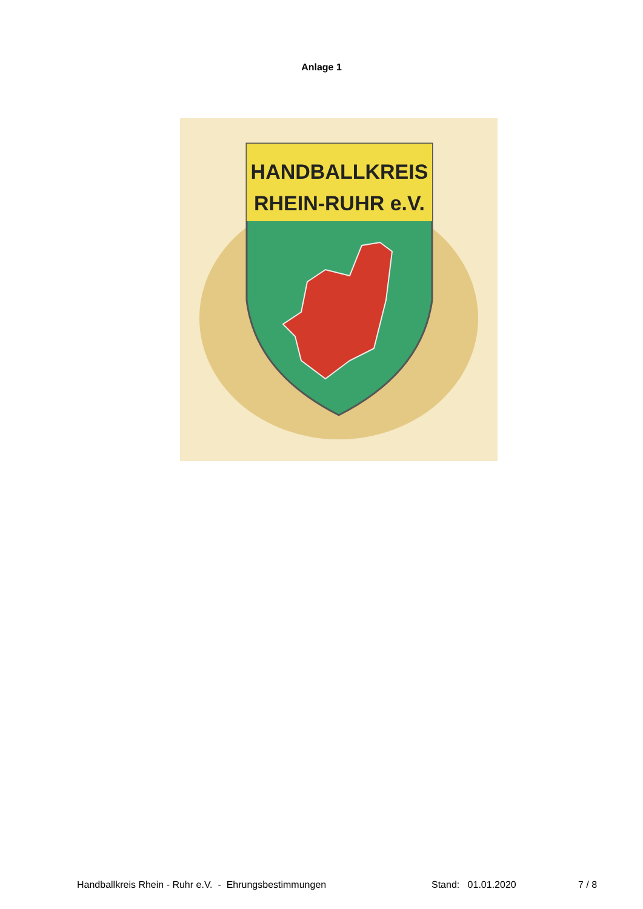Anlage 1
HANDBALLKREIS
RHEIN-RUHR e.V.
Handballkreis Rhein - Ruhr e.V. - Ehrungsbestimmungen Stand: 01.01.2020 7 / 8